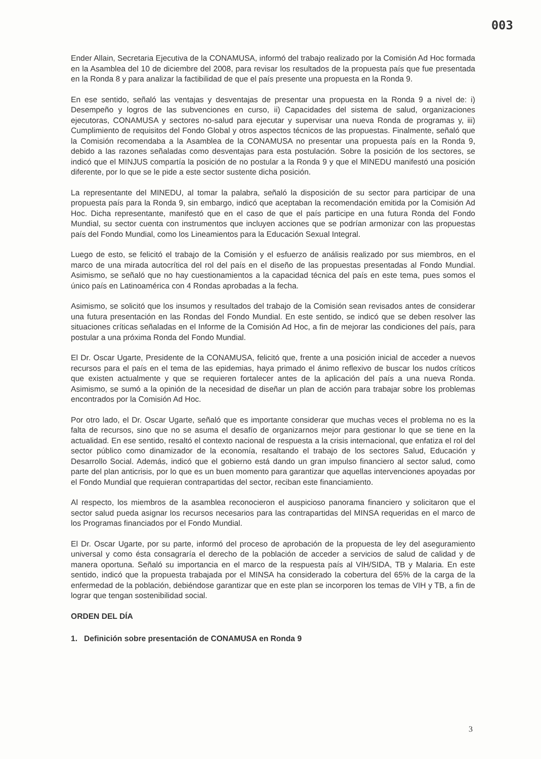003
Ender Allain, Secretaria Ejecutiva de la CONAMUSA, informó del trabajo realizado por la Comisión Ad Hoc formada en la Asamblea del 10 de diciembre del 2008, para revisar los resultados de la propuesta país que fue presentada en la Ronda 8 y para analizar la factibilidad de que el país presente una propuesta en la Ronda 9.
En ese sentido, señaló las ventajas y desventajas de presentar una propuesta en la Ronda 9 a nivel de: i) Desempeño y logros de las subvenciones en curso, ii) Capacidades del sistema de salud, organizaciones ejecutoras, CONAMUSA y sectores no-salud para ejecutar y supervisar una nueva Ronda de programas y, iii) Cumplimiento de requisitos del Fondo Global y otros aspectos técnicos de las propuestas. Finalmente, señaló que la Comisión recomendaba a la Asamblea de la CONAMUSA no presentar una propuesta país en la Ronda 9, debido a las razones señaladas como desventajas para esta postulación. Sobre la posición de los sectores, se indicó que el MINJUS compartía la posición de no postular a la Ronda 9 y que el MINEDU manifestó una posición diferente, por lo que se le pide a este sector sustente dicha posición.
La representante del MINEDU, al tomar la palabra, señaló la disposición de su sector para participar de una propuesta país para la Ronda 9, sin embargo, indicó que aceptaban la recomendación emitida por la Comisión Ad Hoc. Dicha representante, manifestó que en el caso de que el país participe en una futura Ronda del Fondo Mundial, su sector cuenta con instrumentos que incluyen acciones que se podrían armonizar con las propuestas país del Fondo Mundial, como los Lineamientos para la Educación Sexual Integral.
Luego de esto, se felicitó el trabajo de la Comisión y el esfuerzo de análisis realizado por sus miembros, en el marco de una mirada autocrítica del rol del país en el diseño de las propuestas presentadas al Fondo Mundial. Asimismo, se señaló que no hay cuestionamientos a la capacidad técnica del país en este tema, pues somos el único país en Latinoamérica con 4 Rondas aprobadas a la fecha.
Asimismo, se solicitó que los insumos y resultados del trabajo de la Comisión sean revisados antes de considerar una futura presentación en las Rondas del Fondo Mundial. En este sentido, se indicó que se deben resolver las situaciones críticas señaladas en el Informe de la Comisión Ad Hoc, a fin de mejorar las condiciones del país, para postular a una próxima Ronda del Fondo Mundial.
El Dr. Oscar Ugarte, Presidente de la CONAMUSA, felicitó que, frente a una posición inicial de acceder a nuevos recursos para el país en el tema de las epidemias, haya primado el ánimo reflexivo de buscar los nudos críticos que existen actualmente y que se requieren fortalecer antes de la aplicación del país a una nueva Ronda. Asimismo, se sumó a la opinión de la necesidad de diseñar un plan de acción para trabajar sobre los problemas encontrados por la Comisión Ad Hoc.
Por otro lado, el Dr. Oscar Ugarte, señaló que es importante considerar que muchas veces el problema no es la falta de recursos, sino que no se asuma el desafío de organizarnos mejor para gestionar lo que se tiene en la actualidad. En ese sentido, resaltó el contexto nacional de respuesta a la crisis internacional, que enfatiza el rol del sector público como dinamizador de la economía, resaltando el trabajo de los sectores Salud, Educación y Desarrollo Social. Además, indicó que el gobierno está dando un gran impulso financiero al sector salud, como parte del plan anticrisis, por lo que es un buen momento para garantizar que aquellas intervenciones apoyadas por el Fondo Mundial que requieran contrapartidas del sector, reciban este financiamiento.
Al respecto, los miembros de la asamblea reconocieron el auspicioso panorama financiero y solicitaron que el sector salud pueda asignar los recursos necesarios para las contrapartidas del MINSA requeridas en el marco de los Programas financiados por el Fondo Mundial.
El Dr. Oscar Ugarte, por su parte, informó del proceso de aprobación de la propuesta de ley del aseguramiento universal y como ésta consagraría el derecho de la población de acceder a servicios de salud de calidad y de manera oportuna. Señaló su importancia en el marco de la respuesta país al VIH/SIDA, TB y Malaria. En este sentido, indicó que la propuesta trabajada por el MINSA ha considerado la cobertura del 65% de la carga de la enfermedad de la población, debiéndose garantizar que en este plan se incorporen los temas de VIH y TB, a fin de lograr que tengan sostenibilidad social.
ORDEN DEL DÍA
1. Definición sobre presentación de CONAMUSA en Ronda 9
3